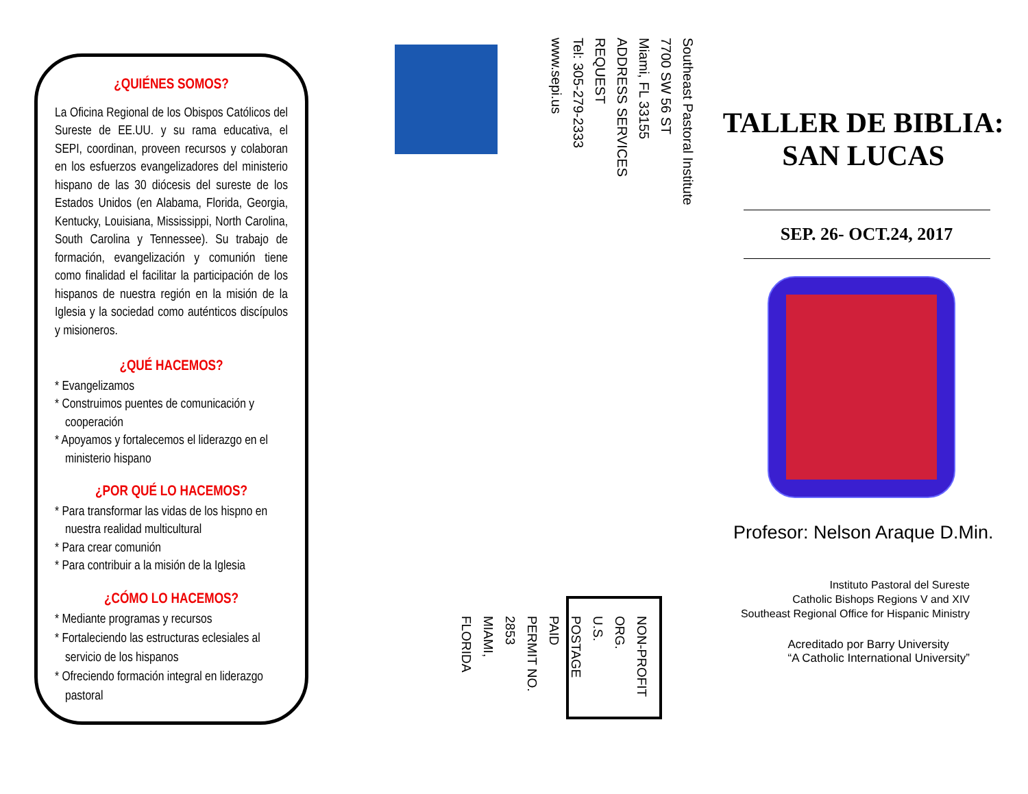¿QUIÉNES SOMOS?
La Oficina Regional de los Obispos Católicos del Sureste de EE.UU. y su rama educativa, el SEPI, coordinan, proveen recursos y colaboran en los esfuerzos evangelizadores del ministerio hispano de las 30 diócesis del sureste de los Estados Unidos (en Alabama, Florida, Georgia, Kentucky, Louisiana, Mississippi, North Carolina, South Carolina y Tennessee). Su trabajo de formación, evangelización y comunión tiene como finalidad el facilitar la participación de los hispanos de nuestra región en la misión de la Iglesia y la sociedad como auténticos discípulos y misioneros.
¿QUÉ HACEMOS?
* Evangelizamos
* Construimos puentes de comunicación y cooperación
* Apoyamos y fortalecemos el liderazgo en el ministerio hispano
¿POR QUÉ LO HACEMOS?
* Para transformar las vidas de los hispno en nuestra realidad multicultural
* Para crear comunión
* Para contribuir a la misión de la Iglesia
¿CÓMO LO HACEMOS?
* Mediante programas y recursos
* Fortaleciendo las estructuras eclesiales al servicio de los hispanos
* Ofreciendo formación integral en liderazgo pastoral
Southeast Pastoral Institute
7700 SW 56 ST
Miami, FL 33155
ADDRESS SERVICES REQUEST
Tel: 305-279-2333
www.sepi.us
NON-PROFIT ORG.
U.S. POSTAGE
PAID
PERMIT NO. 2853
MIAMI, FLORIDA
TALLER DE BIBLIA:
SAN LUCAS
SEP. 26- OCT.24, 2017
Profesor: Nelson Araque D.Min.
Instituto Pastoral del Sureste
Catholic Bishops Regions V and XIV
Southeast Regional Office for Hispanic Ministry
Acreditado por Barry University
“A Catholic International University”